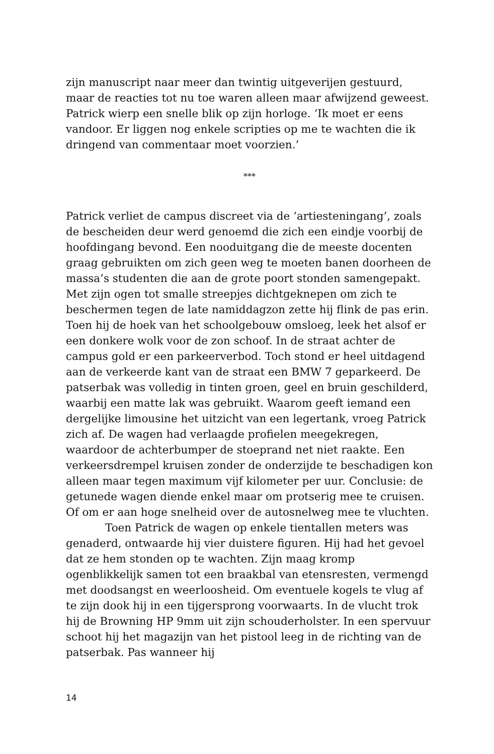zijn manuscript naar meer dan twintig uitgeverijen gestuurd, maar de reacties tot nu toe waren alleen maar afwijzend geweest.
Patrick wierp een snelle blik op zijn horloge. ‘Ik moet er eens vandoor. Er liggen nog enkele scripties op me te wachten die ik dringend van commentaar moet voorzien.’
***
Patrick verliet de campus discreet via de ‘artiesteningang’, zoals de bescheiden deur werd genoemd die zich een eindje voorbij de hoofdingang bevond. Een nooduitgang die de meeste docenten graag gebruikten om zich geen weg te moeten banen doorheen de massa’s studenten die aan de grote poort stonden samengepakt. Met zijn ogen tot smalle streepjes dichtgeknepen om zich te beschermen tegen de late namiddagzon zette hij flink de pas erin. Toen hij de hoek van het schoolgebouw omsloeg, leek het alsof er een donkere wolk voor de zon schoof. In de straat achter de campus gold er een parkeerverbod. Toch stond er heel uitdagend aan de verkeerde kant van de straat een BMW 7 geparkeerd. De patserbak was volledig in tinten groen, geel en bruin geschilderd, waarbij een matte lak was gebruikt. Waarom geeft iemand een dergelijke limousine het uitzicht van een legertank, vroeg Patrick zich af. De wagen had verlaagde profielen meegekregen, waardoor de achterbumper de stoeprand net niet raakte. Een verkeersdrempel kruisen zonder de onderzijde te beschadigen kon alleen maar tegen maximum vijf kilometer per uur. Conclusie: de getunede wagen diende enkel maar om protserig mee te cruisen. Of om er aan hoge snelheid over de autosnelweg mee te vluchten.
Toen Patrick de wagen op enkele tientallen meters was genaderd, ontwaarde hij vier duistere figuren. Hij had het gevoel dat ze hem stonden op te wachten. Zijn maag kromp ogenblikkelijk samen tot een braakbal van etensresten, vermengd met doodsangst en weerloosheid. Om eventuele kogels te vlug af te zijn dook hij in een tijgersprong voorwaarts. In de vlucht trok hij de Browning HP 9mm uit zijn schouderholster. In een spervuur schoot hij het magazijn van het pistool leeg in de richting van de patserbak. Pas wanneer hij
14